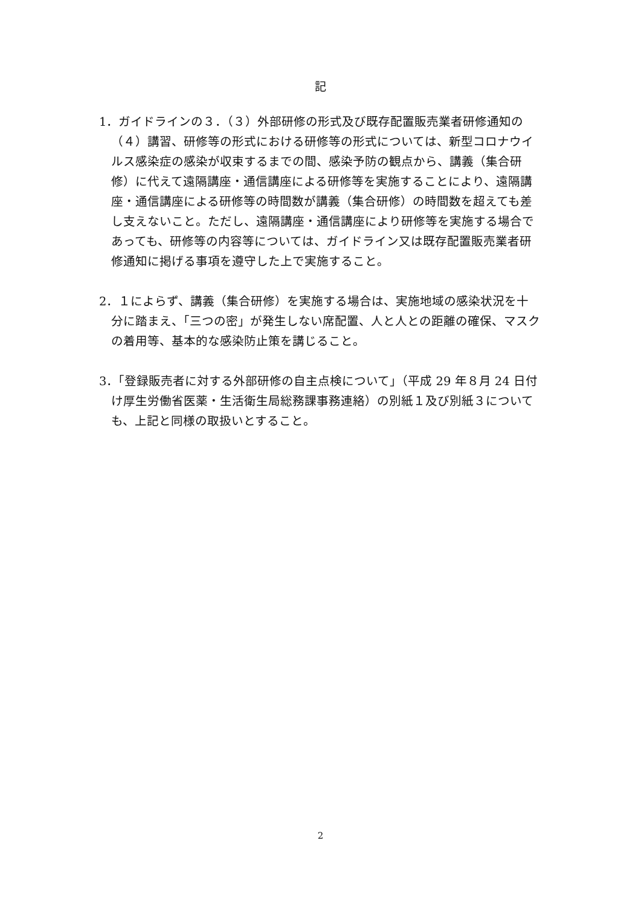記
1．ガイドラインの３．（３）外部研修の形式及び既存配置販売業者研修通知の（４）講習、研修等の形式における研修等の形式については、新型コロナウイルス感染症の感染が収束するまでの間、感染予防の観点から、講義（集合研修）に代えて遠隔講座・通信講座による研修等を実施することにより、遠隔講座・通信講座による研修等の時間数が講義（集合研修）の時間数を超えても差し支えないこと。ただし、遠隔講座・通信講座により研修等を実施する場合であっても、研修等の内容等については、ガイドライン又は既存配置販売業者研修通知に掲げる事項を遵守した上で実施すること。
2．１によらず、講義（集合研修）を実施する場合は、実施地域の感染状況を十分に踏まえ、「三つの密」が発生しない席配置、人と人との距離の確保、マスクの着用等、基本的な感染防止策を講じること。
3．「登録販売者に対する外部研修の自主点検について」（平成 29 年８月 24 日付け厚生労働省医薬・生活衛生局総務課事務連絡）の別紙１及び別紙３についても、上記と同様の取扱いとすること。
2